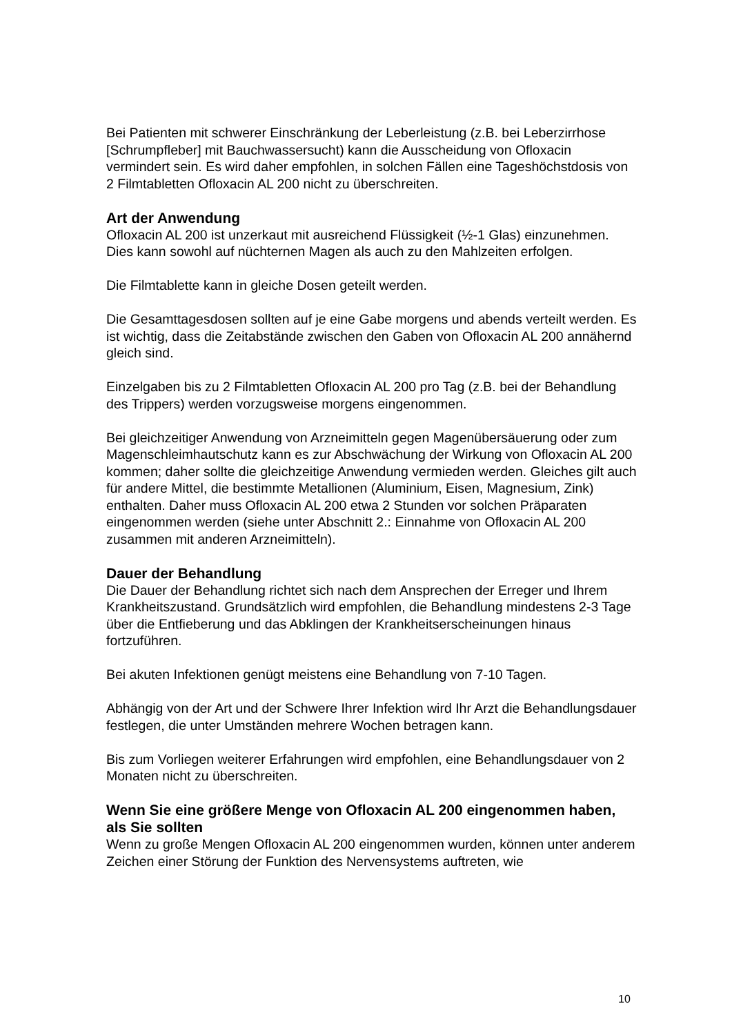Bei Patienten mit schwerer Einschränkung der Leberleistung (z.B. bei Leberzirrhose [Schrumpfleber] mit Bauchwassersucht) kann die Ausscheidung von Ofloxacin vermindert sein. Es wird daher empfohlen, in solchen Fällen eine Tageshöchstdosis von 2 Filmtabletten Ofloxacin AL 200 nicht zu überschreiten.
Art der Anwendung
Ofloxacin AL 200 ist unzerkaut mit ausreichend Flüssigkeit (½-1 Glas) einzunehmen. Dies kann sowohl auf nüchternen Magen als auch zu den Mahlzeiten erfolgen.
Die Filmtablette kann in gleiche Dosen geteilt werden.
Die Gesamttagesdosen sollten auf je eine Gabe morgens und abends verteilt werden. Es ist wichtig, dass die Zeitabstände zwischen den Gaben von Ofloxacin AL 200 annähernd gleich sind.
Einzelgaben bis zu 2 Filmtabletten Ofloxacin AL 200 pro Tag (z.B. bei der Behandlung des Trippers) werden vorzugsweise morgens eingenommen.
Bei gleichzeitiger Anwendung von Arzneimitteln gegen Magenübersäuerung oder zum Magenschleimhautschutz kann es zur Abschwächung der Wirkung von Ofloxacin AL 200 kommen; daher sollte die gleichzeitige Anwendung vermieden werden. Gleiches gilt auch für andere Mittel, die bestimmte Metallionen (Aluminium, Eisen, Magnesium, Zink) enthalten. Daher muss Ofloxacin AL 200 etwa 2 Stunden vor solchen Präparaten eingenommen werden (siehe unter Abschnitt 2.: Einnahme von Ofloxacin AL 200 zusammen mit anderen Arzneimitteln).
Dauer der Behandlung
Die Dauer der Behandlung richtet sich nach dem Ansprechen der Erreger und Ihrem Krankheitszustand. Grundsätzlich wird empfohlen, die Behandlung mindestens 2-3 Tage über die Entfieberung und das Abklingen der Krankheitserscheinungen hinaus fortzuführen.
Bei akuten Infektionen genügt meistens eine Behandlung von 7-10 Tagen.
Abhängig von der Art und der Schwere Ihrer Infektion wird Ihr Arzt die Behandlungsdauer festlegen, die unter Umständen mehrere Wochen betragen kann.
Bis zum Vorliegen weiterer Erfahrungen wird empfohlen, eine Behandlungsdauer von 2 Monaten nicht zu überschreiten.
Wenn Sie eine größere Menge von Ofloxacin AL 200 eingenommen haben, als Sie sollten
Wenn zu große Mengen Ofloxacin AL 200 eingenommen wurden, können unter anderem Zeichen einer Störung der Funktion des Nervensystems auftreten, wie
10